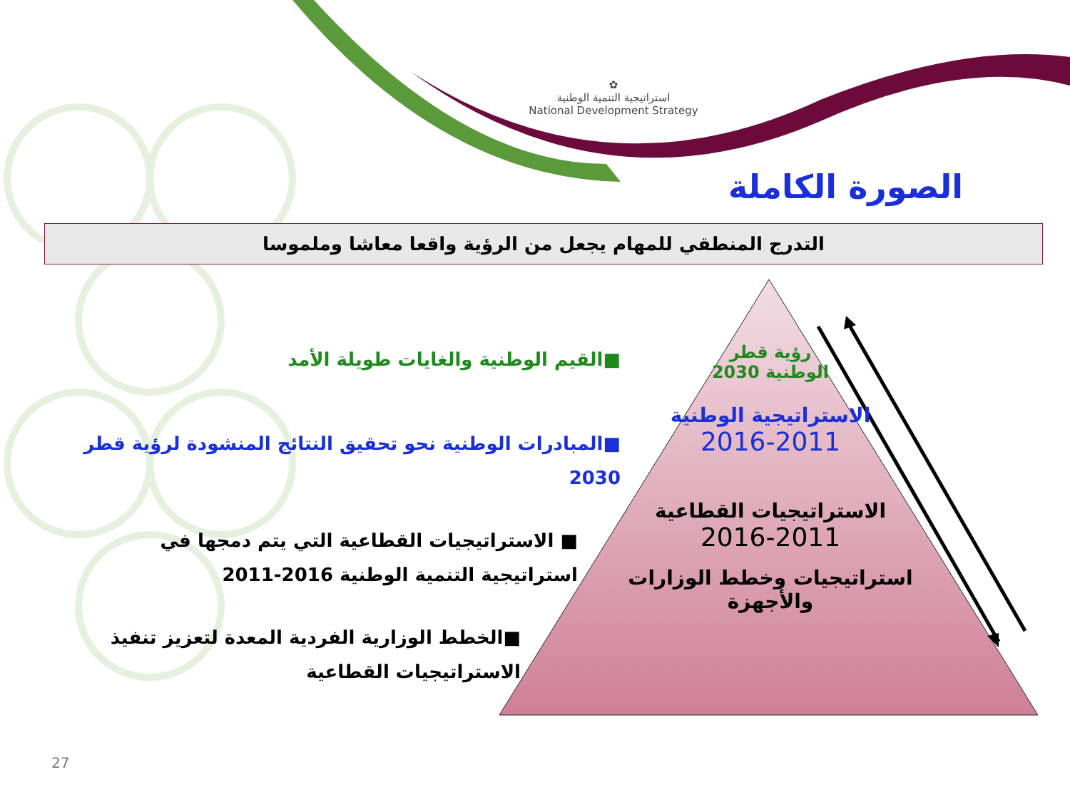✿
استراتيجية التنمية الوطنية
National Development Strategy
الصورة الكاملة
التدرج المنطقي للمهام يجعل من الرؤية واقعا معاشا وملموسا
■القيم الوطنية والغايات طويلة الأمد
■المبادرات الوطنية نحو تحقيق النتائج المنشودة لرؤية قطر 2030
■ الاستراتيجيات القطاعية التي يتم دمجها في استراتيجية التنمية الوطنية 2016-2011
■الخطط الوزارية الفردية المعدة لتعزيز تنفيذ الاستراتيجيات القطاعية
رؤية قطر
الوطنية 2030
الاستراتيجية الوطنية
2016-2011
الاستراتيجيات القطاعية
2016-2011
استراتيجيات وخطط الوزارات والأجهزة
27